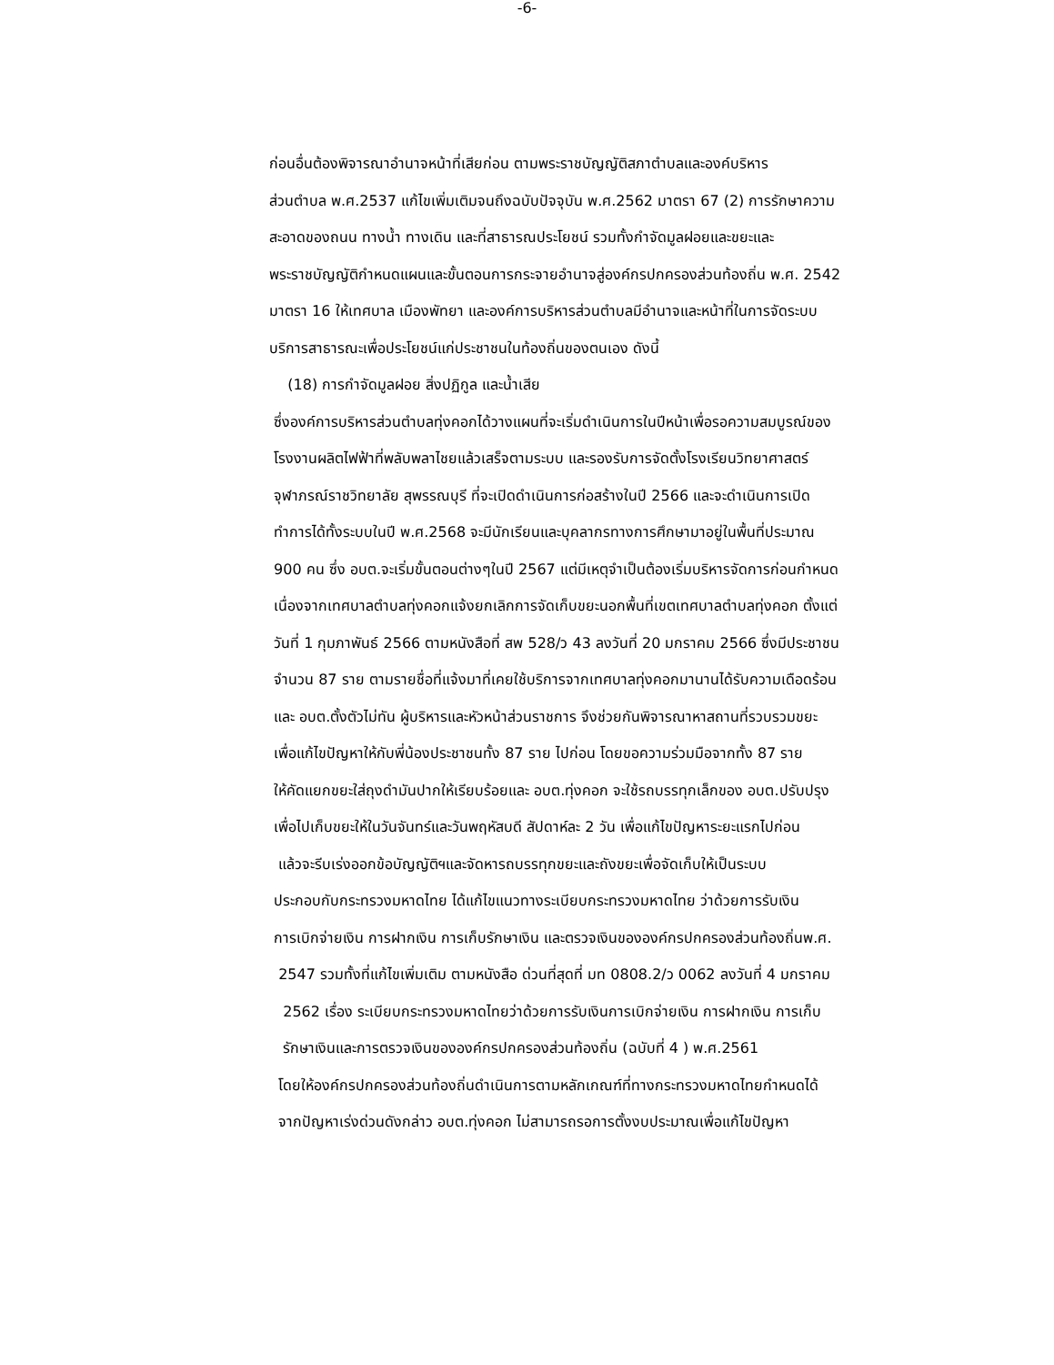-6-
ก่อนอื่นต้องพิจารณาอำนาจหน้าที่เสียก่อน ตามพระราชบัญญัติสภาตำบลและองค์บริหาร
ส่วนตำบล พ.ศ.2537 แก้ไขเพิ่มเติมจนถึงฉบับปัจจุบัน พ.ศ.2562 มาตรา 67 (2) การรักษาความ
สะอาดของถนน ทางน้ำ ทางเดิน และที่สาธารณประโยชน์ รวมทั้งกำจัดมูลฝอยและขยะและ
พระราชบัญญัติกำหนดแผนและขั้นตอนการกระจายอำนาจสู่องค์กรปกครองส่วนท้องถิ่น พ.ศ. 2542
มาตรา 16 ให้เทศบาล เมืองพัทยา และองค์การบริหารส่วนตำบลมีอำนาจและหน้าที่ในการจัดระบบ
บริการสาธารณะเพื่อประโยชน์แก่ประชาชนในท้องถิ่นของตนเอง ดังนี้
(18) การกำจัดมูลฝอย สิ่งปฏิกูล และน้ำเสีย
ซึ่งองค์การบริหารส่วนตำบลทุ่งคอกได้วางแผนที่จะเริ่มดำเนินการในปีหน้าเพื่อรอความสมบูรณ์ของ
โรงงานผลิตไฟฟ้าที่พลับพลาไชยแล้วเสร็จตามระบบ และรองรับการจัดตั้งโรงเรียนวิทยาศาสตร์
จุฬาภรณ์ราชวิทยาลัย สุพรรณบุรี ที่จะเปิดดำเนินการก่อสร้างในปี 2566 และจะดำเนินการเปิด
ทำการได้ทั้งระบบในปี พ.ศ.2568 จะมีนักเรียนและบุคลากรทางการศึกษามาอยู่ในพื้นที่ประมาณ
900 คน ซึ่ง อบต.จะเริ่มขั้นตอนต่างๆในปี 2567 แต่มีเหตุจำเป็นต้องเริ่มบริหารจัดการก่อนกำหนด
เนื่องจากเทศบาลตำบลทุ่งคอกแจ้งยกเลิกการจัดเก็บขยะนอกพื้นที่เขตเทศบาลตำบลทุ่งคอก ตั้งแต่
วันที่ 1 กุมภาพันธ์ 2566 ตามหนังสือที่ สพ 528/ว 43 ลงวันที่ 20 มกราคม 2566 ซึ่งมีประชาชน
จำนวน 87 ราย ตามรายชื่อที่แจ้งมาที่เคยใช้บริการจากเทศบาลทุ่งคอกมานานได้รับความเดือดร้อน
และ อบต.ตั้งตัวไม่ทัน ผู้บริหารและหัวหน้าส่วนราชการ จึงช่วยกันพิจารณาหาสถานที่รวบรวมขยะ
เพื่อแก้ไขปัญหาให้กับพี่น้องประชาชนทั้ง 87 ราย ไปก่อน โดยขอความร่วมมือจากทั้ง 87 ราย
ให้คัดแยกขยะใส่ถุงดำมันปากให้เรียบร้อยและ อบต.ทุ่งคอก จะใช้รถบรรทุกเล็กของ อบต.ปรับปรุง
เพื่อไปเก็บขยะให้ในวันจันทร์และวันพฤหัสบดี สัปดาห์ละ 2 วัน เพื่อแก้ไขปัญหาระยะแรกไปก่อน
แล้วจะรีบเร่งออกข้อบัญญัติฯและจัดหารถบรรทุกขยะและถังขยะเพื่อจัดเก็บให้เป็นระบบ
ประกอบกับกระทรวงมหาดไทย ได้แก้ไขแนวทางระเบียบกระทรวงมหาดไทย ว่าด้วยการรับเงิน
การเบิกจ่ายเงิน การฝากเงิน การเก็บรักษาเงิน และตรวจเงินขององค์กรปกครองส่วนท้องถิ่นพ.ศ.
2547 รวมทั้งที่แก้ไขเพิ่มเติม ตามหนังสือ ด่วนที่สุดที่ มท 0808.2/ว 0062 ลงวันที่ 4 มกราคม
2562 เรื่อง ระเบียบกระทรวงมหาดไทยว่าด้วยการรับเงินการเบิกจ่ายเงิน การฝากเงิน การเก็บ
รักษาเงินและการตรวจเงินขององค์กรปกครองส่วนท้องถิ่น (ฉบับที่ 4 ) พ.ศ.2561
โดยให้องค์กรปกครองส่วนท้องถิ่นดำเนินการตามหลักเกณฑ์ที่ทางกระทรวงมหาดไทยกำหนดได้
จากปัญหาเร่งด่วนดังกล่าว อบต.ทุ่งคอก ไม่สามารถรอการตั้งงบประมาณเพื่อแก้ไขปัญหา